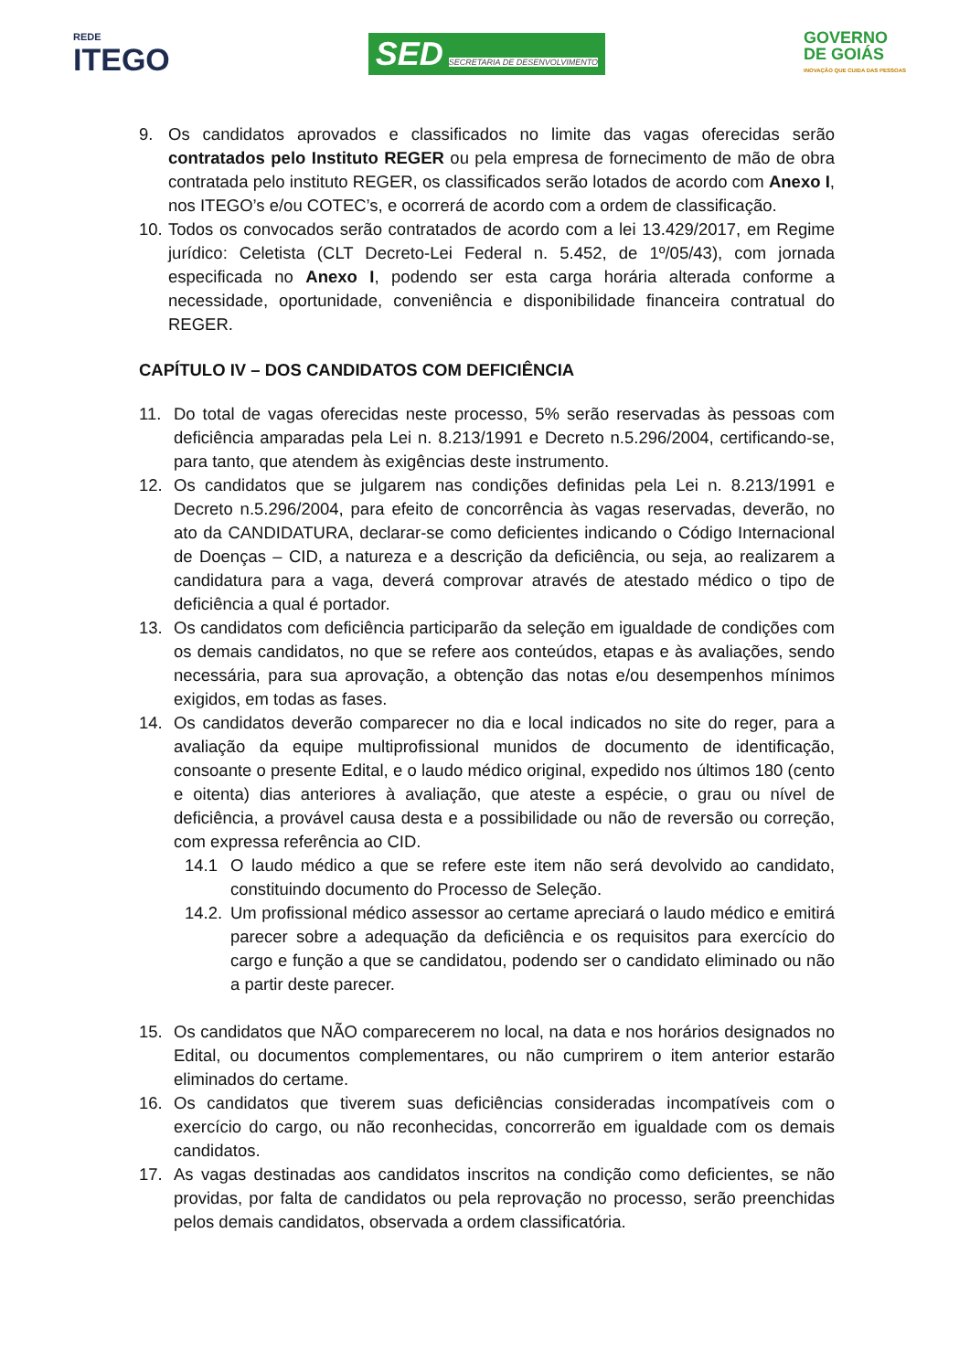REDE
ITEGO
SED SECRETARIA DE DESENVOLVIMENTO
GOVERNO
DE GOIÁS
INOVAÇÃO QUE CUIDA DAS PESSOAS
9. Os candidatos aprovados e classificados no limite das vagas oferecidas serão contratados pelo Instituto REGER ou pela empresa de fornecimento de mão de obra contratada pelo instituto REGER, os classificados serão lotados de acordo com Anexo I, nos ITEGO’s e/ou COTEC’s, e ocorrerá de acordo com a ordem de classificação.
10.
Todos os convocados serão contratados de acordo com a lei 13.429/2017, em Regime jurídico: Celetista (CLT Decreto-Lei Federal n. 5.452, de 1º/05/43), com jornada especificada no Anexo I, podendo ser esta carga horária alterada conforme a necessidade, oportunidade, conveniência e disponibilidade financeira contratual do REGER.
CAPÍTULO IV – DOS CANDIDATOS COM DEFICIÊNCIA
11. Do total de vagas oferecidas neste processo, 5% serão reservadas às pessoas com deficiência amparadas pela Lei n. 8.213/1991 e Decreto n.5.296/2004, certificando-se, para tanto, que atendem às exigências deste instrumento.
12. Os candidatos que se julgarem nas condições definidas pela Lei n. 8.213/1991 e Decreto n.5.296/2004, para efeito de concorrência às vagas reservadas, deverão, no ato da CANDIDATURA, declarar-se como deficientes indicando o Código Internacional de Doenças – CID, a natureza e a descrição da deficiência, ou seja, ao realizarem a candidatura para a vaga, deverá comprovar através de atestado médico o tipo de deficiência a qual é portador.
13. Os candidatos com deficiência participarão da seleção em igualdade de condições com os demais candidatos, no que se refere aos conteúdos, etapas e às avaliações, sendo necessária, para sua aprovação, a obtenção das notas e/ou desempenhos mínimos exigidos, em todas as fases.
14. Os candidatos deverão comparecer no dia e local indicados no site do reger, para a avaliação da equipe multiprofissional munidos de documento de identificação, consoante o presente Edital, e o laudo médico original, expedido nos últimos 180 (cento e oitenta) dias anteriores à avaliação, que ateste a espécie, o grau ou nível de deficiência, a provável causa desta e a possibilidade ou não de reversão ou correção, com expressa referência ao CID.
14.1 O laudo médico a que se refere este item não será devolvido ao candidato, constituindo documento do Processo de Seleção.
14.2.
Um profissional médico assessor ao certame apreciará o laudo médico e emitirá parecer sobre a adequação da deficiência e os requisitos para exercício do cargo e função a que se candidatou, podendo ser o candidato eliminado ou não a partir deste parecer.
15. Os candidatos que NÃO comparecerem no local, na data e nos horários designados no Edital, ou documentos complementares, ou não cumprirem o item anterior estarão eliminados do certame.
16. Os candidatos que tiverem suas deficiências consideradas incompatíveis com o exercício do cargo, ou não reconhecidas, concorrerão em igualdade com os demais candidatos.
17. As vagas destinadas aos candidatos inscritos na condição como deficientes, se não providas, por falta de candidatos ou pela reprovação no processo, serão preenchidas pelos demais candidatos, observada a ordem classificatória.